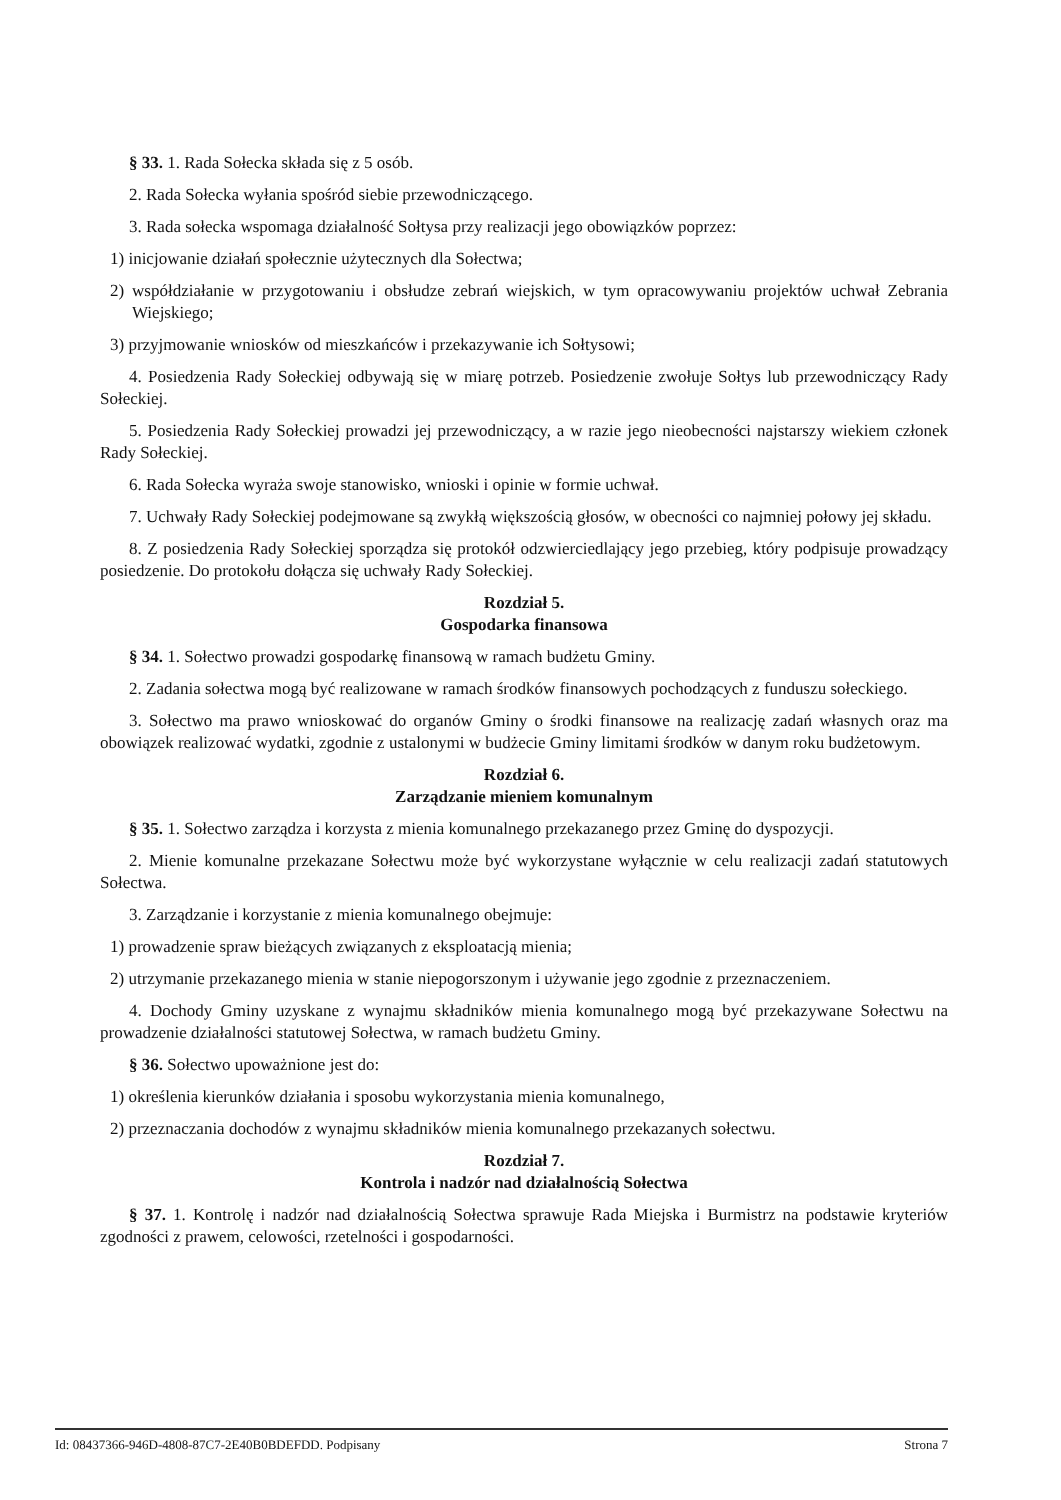§ 33. 1. Rada Sołecka składa się z 5 osób.
2. Rada Sołecka wyłania spośród siebie przewodniczącego.
3. Rada sołecka wspomaga działalność Sołtysa przy realizacji jego obowiązków poprzez:
1) inicjowanie działań społecznie użytecznych dla Sołectwa;
2) współdziałanie w przygotowaniu i obsłudze zebrań wiejskich, w tym opracowywaniu projektów uchwał Zebrania Wiejskiego;
3) przyjmowanie wniosków od mieszkańców i przekazywanie ich Sołtysowi;
4. Posiedzenia Rady Sołeckiej odbywają się w miarę potrzeb. Posiedzenie zwołuje Sołtys lub przewodniczący Rady Sołeckiej.
5. Posiedzenia Rady Sołeckiej prowadzi jej przewodniczący, a w razie jego nieobecności najstarszy wiekiem członek Rady Sołeckiej.
6. Rada Sołecka wyraża swoje stanowisko, wnioski i opinie w formie uchwał.
7. Uchwały Rady Sołeckiej podejmowane są zwykłą większością głosów, w obecności co najmniej połowy jej składu.
8. Z posiedzenia Rady Sołeckiej sporządza się protokół odzwierciedlający jego przebieg, który podpisuje prowadzący posiedzenie. Do protokołu dołącza się uchwały Rady Sołeckiej.
Rozdział 5.
Gospodarka finansowa
§ 34. 1. Sołectwo prowadzi gospodarkę finansową w ramach budżetu Gminy.
2. Zadania sołectwa mogą być realizowane w ramach środków finansowych pochodzących z funduszu sołeckiego.
3. Sołectwo ma prawo wnioskować do organów Gminy o środki finansowe na realizację zadań własnych oraz ma obowiązek realizować wydatki, zgodnie z ustalonymi w budżecie Gminy limitami środków w danym roku budżetowym.
Rozdział 6.
Zarządzanie mieniem komunalnym
§ 35. 1. Sołectwo zarządza i korzysta z mienia komunalnego przekazanego przez Gminę do dyspozycji.
2. Mienie komunalne przekazane Sołectwu może być wykorzystane wyłącznie w celu realizacji zadań statutowych Sołectwa.
3. Zarządzanie i korzystanie z mienia komunalnego obejmuje:
1) prowadzenie spraw bieżących związanych z eksploatacją mienia;
2) utrzymanie przekazanego mienia w stanie niepogorszonym i używanie jego zgodnie z przeznaczeniem.
4. Dochody Gminy uzyskane z wynajmu składników mienia komunalnego mogą być przekazywane Sołectwu na prowadzenie działalności statutowej Sołectwa, w ramach budżetu Gminy.
§ 36. Sołectwo upoważnione jest do:
1) określenia kierunków działania i sposobu wykorzystania mienia komunalnego,
2) przeznaczania dochodów z wynajmu składników mienia komunalnego przekazanych sołectwu.
Rozdział 7.
Kontrola i nadzór nad działalnością Sołectwa
§ 37. 1. Kontrolę i nadzór nad działalnością Sołectwa sprawuje Rada Miejska i Burmistrz na podstawie kryteriów zgodności z prawem, celowości, rzetelności i gospodarności.
Id: 08437366-946D-4808-87C7-2E40B0BDEFDD. Podpisany Strona 7